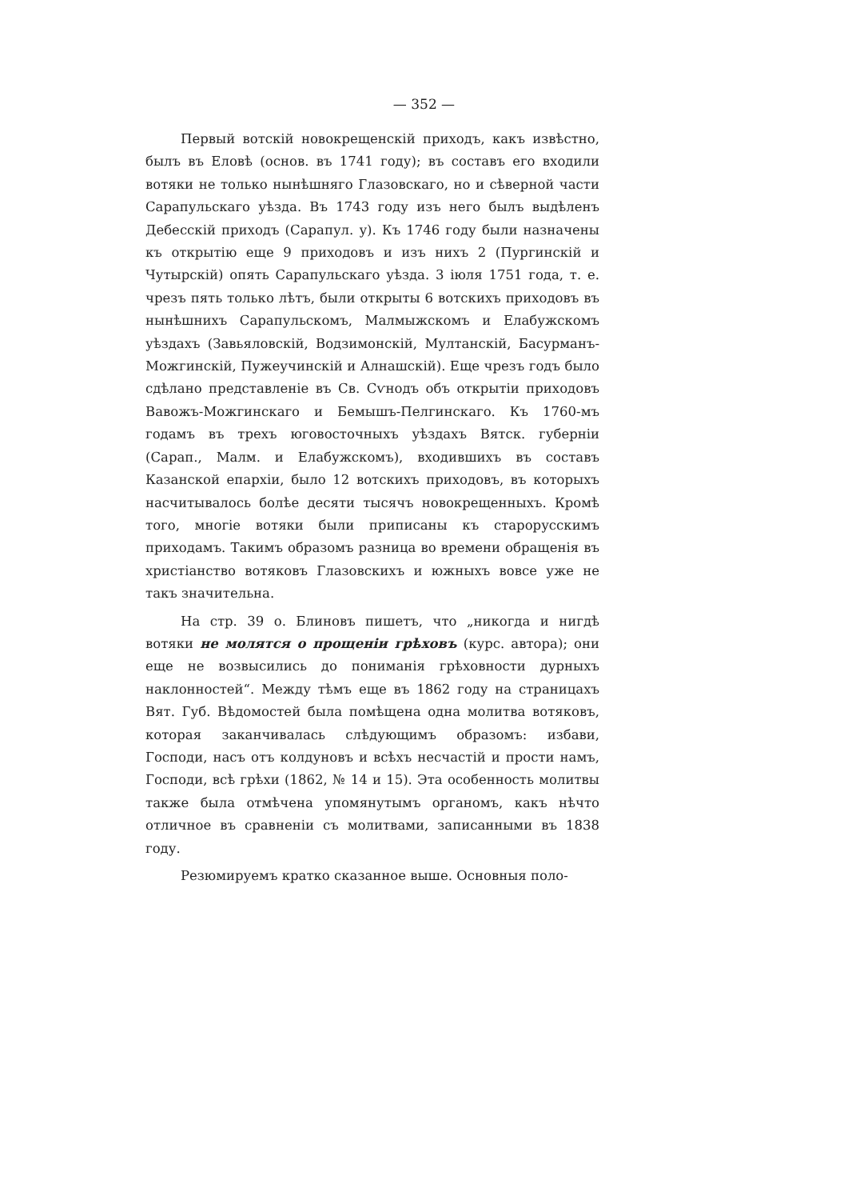— 352 —
Первый вотскій новокрещенскій приходъ, какъ извѣстно, былъ въ Еловѣ (основ. въ 1741 году); въ составъ его входили вотяки не только нынѣшняго Глазовскаго, но и сѣверной части Сарапульскаго уѣзда. Въ 1743 году изъ него былъ выдѣленъ Дебесскій приходъ (Сарапул. у). Къ 1746 году были назначены къ открытію еще 9 приходовъ и изъ нихъ 2 (Пургинскій и Чутырскій) опять Сарапульскаго уѣзда. 3 іюля 1751 года, т. е. чрезъ пять только лѣтъ, были открыты 6 вотскихъ приходовъ въ нынѣшнихъ Сарапульскомъ, Малмыжскомъ и Елабужскомъ уѣздахъ (Завьяловскій, Водзимонскій, Мултанскій, Басурманъ-Можгинскій, Пужеучинскій и Алнашскій). Еще чрезъ годъ было сдѣлано представленіе въ Св. Сѵнодъ объ открытіи приходовъ Вавожъ-Можгинскаго и Бемышъ-Пелгинскаго. Къ 1760-мъ годамъ въ трехъ юговосточныхъ уѣздахъ Вятск. губерніи (Сарап., Малм. и Елабужскомъ), входившихъ въ составъ Казанской епархіи, было 12 вотскихъ приходовъ, въ которыхъ насчитывалось болѣе десяти тысячъ новокрещенныхъ. Кромѣ того, многіе вотяки были приписаны къ старорусскимъ приходамъ. Такимъ образомъ разница во времени обращенія въ христіанство вотяковъ Глазовскихъ и южныхъ вовсе уже не такъ значительна.
На стр. 39 о. Блиновъ пишетъ, что „никогда и нигдѣ вотяки не молятся о прощеніи грѣховъ (курс. автора); они еще не возвысились до пониманія грѣховности дурныхъ наклонностей“. Между тѣмъ еще въ 1862 году на страницахъ Вят. Губ. Вѣдомостей была помѣщена одна молитва вотяковъ, которая заканчивалась слѣдующимъ образомъ: избави, Господи, насъ отъ колдуновъ и всѣхъ несчастій и прости намъ, Господи, всѣ грѣхи (1862, № 14 и 15). Эта особенность молитвы также была отмѣчена упомянутымъ органомъ, какъ нѣчто отличное въ сравненіи съ молитвами, записанными въ 1838 году.
Резюмируемъ кратко сказанное выше. Основныя поло-